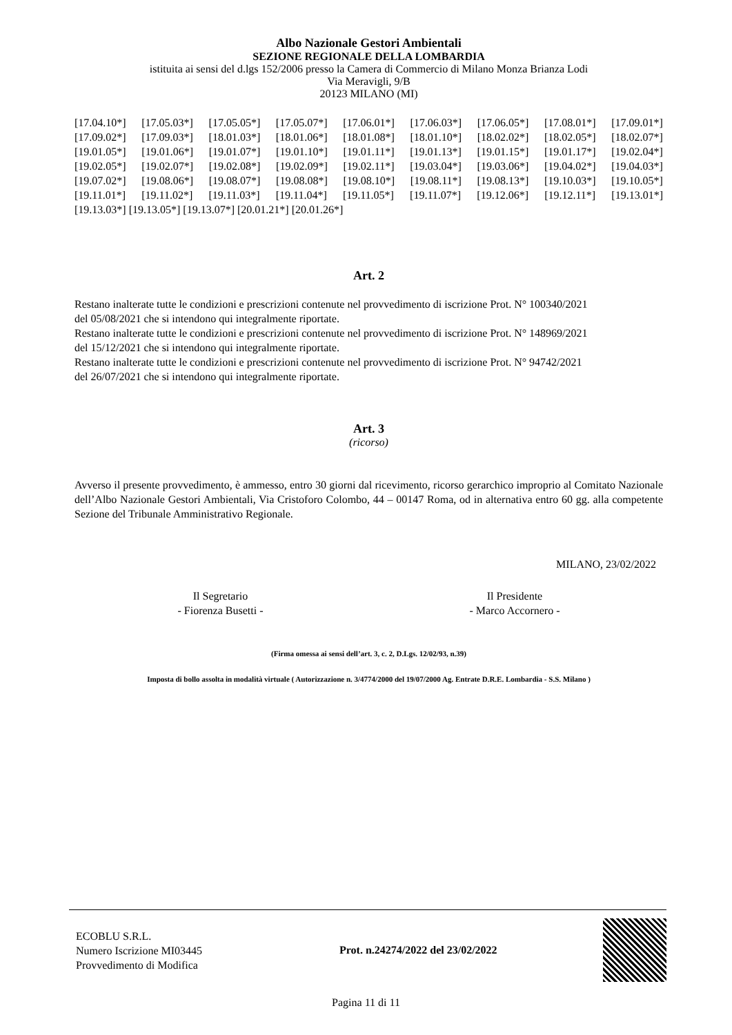Albo Nazionale Gestori Ambientali
SEZIONE REGIONALE DELLA LOMBARDIA
istituita ai sensi del d.lgs 152/2006 presso la Camera di Commercio di Milano Monza Brianza Lodi
Via Meravigli, 9/B
20123 MILANO (MI)
[17.04.10*] [17.05.03*] [17.05.05*] [17.05.07*] [17.06.01*] [17.06.03*] [17.06.05*] [17.08.01*] [17.09.01*]
[17.09.02*] [17.09.03*] [18.01.03*] [18.01.06*] [18.01.08*] [18.01.10*] [18.02.02*] [18.02.05*] [18.02.07*]
[19.01.05*] [19.01.06*] [19.01.07*] [19.01.10*] [19.01.11*] [19.01.13*] [19.01.15*] [19.01.17*] [19.02.04*]
[19.02.05*] [19.02.07*] [19.02.08*] [19.02.09*] [19.02.11*] [19.03.04*] [19.03.06*] [19.04.02*] [19.04.03*]
[19.07.02*] [19.08.06*] [19.08.07*] [19.08.08*] [19.08.10*] [19.08.11*] [19.08.13*] [19.10.03*] [19.10.05*]
[19.11.01*] [19.11.02*] [19.11.03*] [19.11.04*] [19.11.05*] [19.11.07*] [19.12.06*] [19.12.11*] [19.13.01*]
[19.13.03*] [19.13.05*] [19.13.07*] [20.01.21*] [20.01.26*]
Art. 2
Restano inalterate tutte le condizioni e prescrizioni contenute nel provvedimento di iscrizione Prot. N° 100340/2021
del 05/08/2021 che si intendono qui integralmente riportate.
Restano inalterate tutte le condizioni e prescrizioni contenute nel provvedimento di iscrizione Prot. N° 148969/2021
del 15/12/2021 che si intendono qui integralmente riportate.
Restano inalterate tutte le condizioni e prescrizioni contenute nel provvedimento di iscrizione Prot. N° 94742/2021
del 26/07/2021 che si intendono qui integralmente riportate.
Art. 3
(ricorso)
Avverso il presente provvedimento, è ammesso, entro 30 giorni dal ricevimento, ricorso gerarchico improprio al Comitato Nazionale dell’Albo Nazionale Gestori Ambientali, Via Cristoforo Colombo, 44 – 00147 Roma, od in alternativa entro 60 gg. alla competente Sezione del Tribunale Amministrativo Regionale.
MILANO, 23/02/2022
Il Segretario
- Fiorenza Busetti -
Il Presidente
- Marco Accornero -
(Firma omessa ai sensi dell’art. 3, c. 2, D.Lgs. 12/02/93, n.39)
Imposta di bollo assolta in modalità virtuale ( Autorizzazione n. 3/4774/2000 del 19/07/2000 Ag. Entrate D.R.E. Lombardia - S.S. Milano )
ECOBLU S.R.L.
Numero Iscrizione MI03445
Provvedimento di Modifica
Prot. n.24274/2022 del 23/02/2022
Pagina 11 di 11